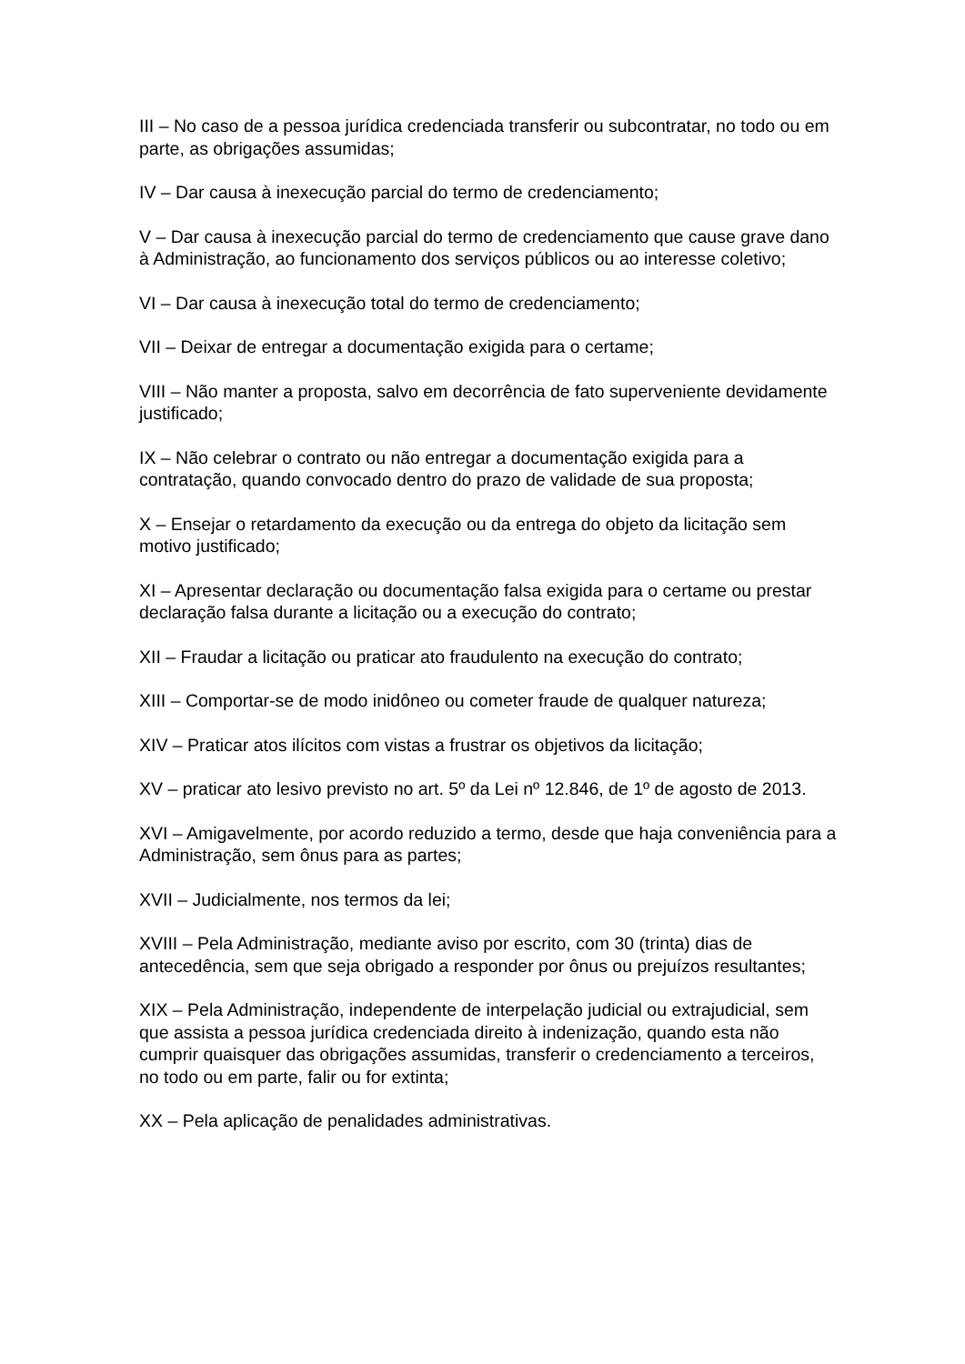III – No caso de a pessoa jurídica credenciada transferir ou subcontratar, no todo ou em parte, as obrigações assumidas;
IV – Dar causa à inexecução parcial do termo de credenciamento;
V – Dar causa à inexecução parcial do termo de credenciamento que cause grave dano à Administração, ao funcionamento dos serviços públicos ou ao interesse coletivo;
VI – Dar causa à inexecução total do termo de credenciamento;
VII – Deixar de entregar a documentação exigida para o certame;
VIII – Não manter a proposta, salvo em decorrência de fato superveniente devidamente justificado;
IX – Não celebrar o contrato ou não entregar a documentação exigida para a contratação, quando convocado dentro do prazo de validade de sua proposta;
X – Ensejar o retardamento da execução ou da entrega do objeto da licitação sem motivo justificado;
XI – Apresentar declaração ou documentação falsa exigida para o certame ou prestar declaração falsa durante a licitação ou a execução do contrato;
XII – Fraudar a licitação ou praticar ato fraudulento na execução do contrato;
XIII – Comportar-se de modo inidôneo ou cometer fraude de qualquer natureza;
XIV – Praticar atos ilícitos com vistas a frustrar os objetivos da licitação;
XV – praticar ato lesivo previsto no art. 5º da Lei nº 12.846, de 1º de agosto de 2013.
XVI – Amigavelmente, por acordo reduzido a termo, desde que haja conveniência para a Administração, sem ônus para as partes;
XVII – Judicialmente, nos termos da lei;
XVIII – Pela Administração, mediante aviso por escrito, com 30 (trinta) dias de antecedência, sem que seja obrigado a responder por ônus ou prejuízos resultantes;
XIX – Pela Administração, independente de interpelação judicial ou extrajudicial, sem que assista a pessoa jurídica credenciada direito à indenização, quando esta não cumprir quaisquer das obrigações assumidas, transferir o credenciamento a terceiros, no todo ou em parte, falir ou for extinta;
XX – Pela aplicação de penalidades administrativas.